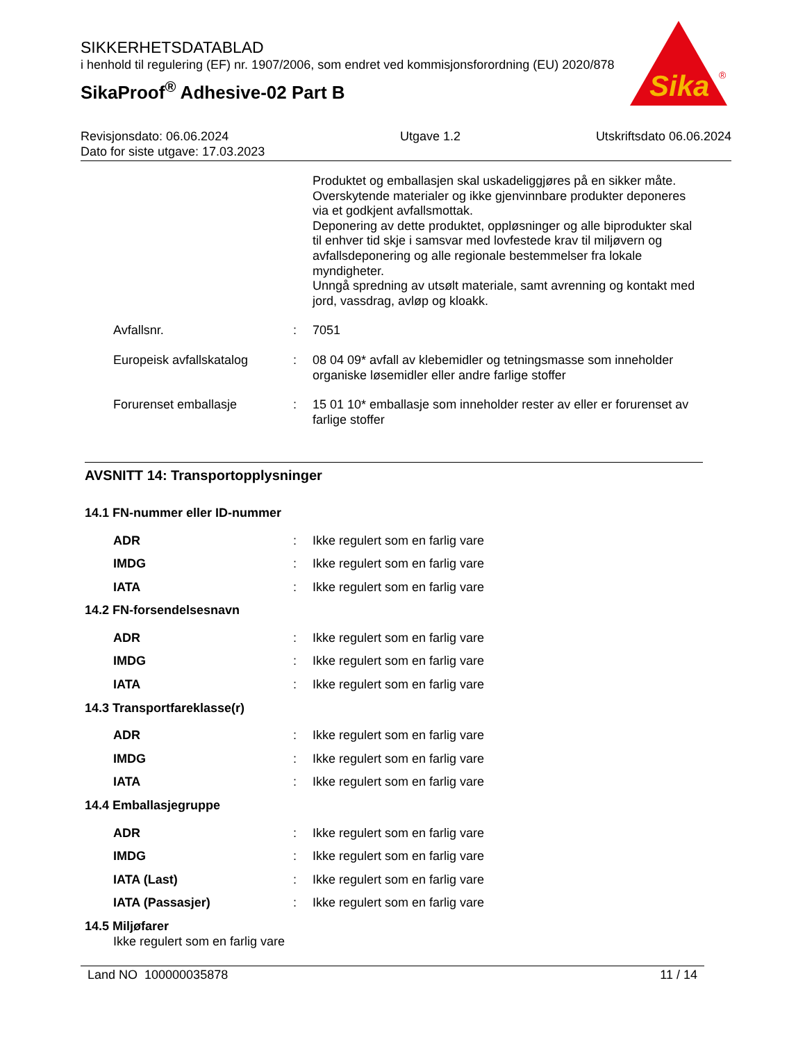SIKKERHETSDATABLAD
i henhold til regulering (EF) nr. 1907/2006, som endret ved kommisjonsforordning (EU) 2020/878
SikaProof<sup>®</sup> Adhesive-02 Part B
Sika
®
Revisjonsdato: 06.06.2024
Dato for siste utgave: 17.03.2023
Utgave 1.2 Utskriftsdato 06.06.2024
Produktet og emballasjen skal uskadeliggjøres på en sikker måte.
Overskytende materialer og ikke gjenvinnbare produkter deponeres via et godkjent avfallsmottak.
Deponering av dette produktet, oppløsninger og alle biprodukter skal til enhver tid skje i samsvar med lovfestede krav til miljøvern og avfallsdeponering og alle regionale bestemmelser fra lokale myndigheter.
Unngå spredning av utsølt materiale, samt avrenning og kontakt med jord, vassdrag, avløp og kloakk.
Avfallsnr. : 7051
Europeisk avfallskatalog : 08 04 09* avfall av klebemidler og tetningsmasse som inneholder organiske løsemidler eller andre farlige stoffer
Forurenset emballasje : 15 01 10* emballasje som inneholder rester av eller er forurenset av farlige stoffer
AVSNITT 14: Transportopplysninger
14.1 FN-nummer eller ID-nummer
ADR : Ikke regulert som en farlig vare
IMDG : Ikke regulert som en farlig vare
IATA : Ikke regulert som en farlig vare
14.2 FN-forsendelsesnavn
ADR : Ikke regulert som en farlig vare
IMDG : Ikke regulert som en farlig vare
IATA : Ikke regulert som en farlig vare
14.3 Transportfareklasse(r)
ADR : Ikke regulert som en farlig vare
IMDG : Ikke regulert som en farlig vare
IATA : Ikke regulert som en farlig vare
14.4 Emballasjegruppe
ADR : Ikke regulert som en farlig vare
IMDG : Ikke regulert som en farlig vare
IATA (Last) : Ikke regulert som en farlig vare
IATA (Passasjer) : Ikke regulert som en farlig vare
14.5 Miljøfarer
Ikke regulert som en farlig vare
Land NO 100000035878 11 / 14